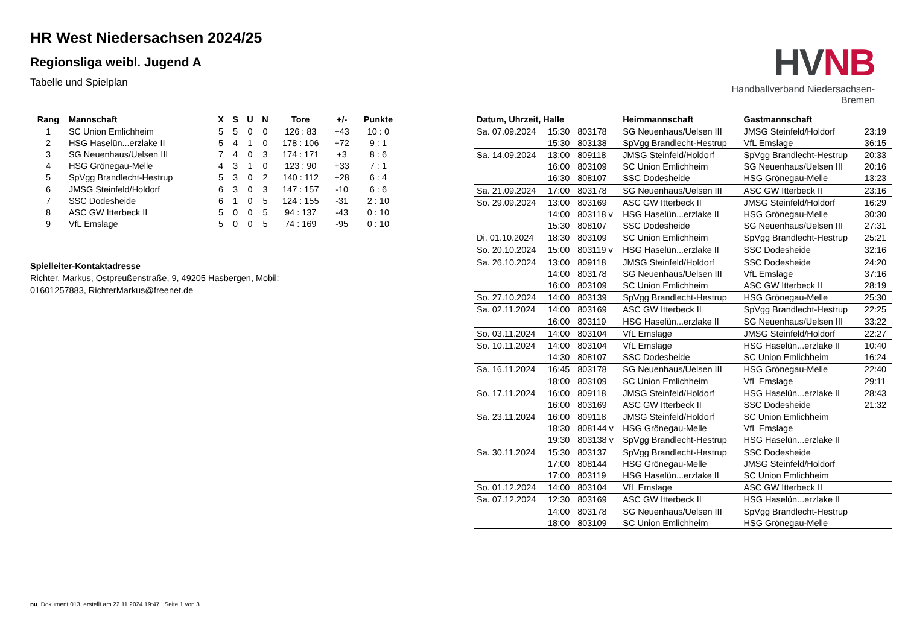HR West Niedersachsen 2024/25
Regionsliga weibl. Jugend A
Tabelle und Spielplan
HVNB
Handballverband Niedersachsen-Bremen
| Rang | Mannschaft | X | S | U | N | Tore | +/- | Punkte |
| --- | --- | --- | --- | --- | --- | --- | --- | --- |
| 1 | SC Union Emlichheim | 5 | 5 | 0 | 0 | 126 : 83 | +43 | 10 : 0 |
| 2 | HSG Haselün...erzlake II | 5 | 4 | 1 | 0 | 178 : 106 | +72 | 9 : 1 |
| 3 | SG Neuenhaus/Uelsen III | 7 | 4 | 0 | 3 | 174 : 171 | +3 | 8 : 6 |
| 4 | HSG Grönegau-Melle | 4 | 3 | 1 | 0 | 123 : 90 | +33 | 7 : 1 |
| 5 | SpVgg Brandlecht-Hestrup | 5 | 3 | 0 | 2 | 140 : 112 | +28 | 6 : 4 |
| 6 | JMSG Steinfeld/Holdorf | 6 | 3 | 0 | 3 | 147 : 157 | -10 | 6 : 6 |
| 7 | SSC Dodesheide | 6 | 1 | 0 | 5 | 124 : 155 | -31 | 2 : 10 |
| 8 | ASC GW Itterbeck II | 5 | 0 | 0 | 5 | 94 : 137 | -43 | 0 : 10 |
| 9 | VfL Emslage | 5 | 0 | 0 | 5 | 74 : 169 | -95 | 0 : 10 |
Spielleiter-Kontaktadresse
Richter, Markus, Ostpreußenstraße, 9, 49205 Hasbergen, Mobil:
01601257883, RichterMarkus@freenet.de
| Datum, Uhrzeit, Halle | | | Heimmannschaft | Gastmannschaft | |
| --- | --- | --- | --- | --- | --- |
| Sa. 07.09.2024 | 15:30 | 803178 | SG Neuenhaus/Uelsen III | JMSG Steinfeld/Holdorf | 23:19 |
| | 15:30 | 803138 | SpVgg Brandlecht-Hestrup | VfL Emslage | 36:15 |
| Sa. 14.09.2024 | 13:00 | 809118 | JMSG Steinfeld/Holdorf | SpVgg Brandlecht-Hestrup | 20:33 |
| | 16:00 | 803109 | SC Union Emlichheim | SG Neuenhaus/Uelsen III | 20:16 |
| | 16:30 | 808107 | SSC Dodesheide | HSG Grönegau-Melle | 13:23 |
| Sa. 21.09.2024 | 17:00 | 803178 | SG Neuenhaus/Uelsen III | ASC GW Itterbeck II | 23:16 |
| So. 29.09.2024 | 13:00 | 803169 | ASC GW Itterbeck II | JMSG Steinfeld/Holdorf | 16:29 |
| | 14:00 | 803118 v | HSG Haselün...erzlake II | HSG Grönegau-Melle | 30:30 |
| | 15:30 | 808107 | SSC Dodesheide | SG Neuenhaus/Uelsen III | 27:31 |
| Di. 01.10.2024 | 18:30 | 803109 | SC Union Emlichheim | SpVgg Brandlecht-Hestrup | 25:21 |
| So. 20.10.2024 | 15:00 | 803119 v | HSG Haselün...erzlake II | SSC Dodesheide | 32:16 |
| Sa. 26.10.2024 | 13:00 | 809118 | JMSG Steinfeld/Holdorf | SSC Dodesheide | 24:20 |
| | 14:00 | 803178 | SG Neuenhaus/Uelsen III | VfL Emslage | 37:16 |
| | 16:00 | 803109 | SC Union Emlichheim | ASC GW Itterbeck II | 28:19 |
| So. 27.10.2024 | 14:00 | 803139 | SpVgg Brandlecht-Hestrup | HSG Grönegau-Melle | 25:30 |
| Sa. 02.11.2024 | 14:00 | 803169 | ASC GW Itterbeck II | SpVgg Brandlecht-Hestrup | 22:25 |
| | 16:00 | 803119 | HSG Haselün...erzlake II | SG Neuenhaus/Uelsen III | 33:22 |
| So. 03.11.2024 | 14:00 | 803104 | VfL Emslage | JMSG Steinfeld/Holdorf | 22:27 |
| So. 10.11.2024 | 14:00 | 803104 | VfL Emslage | HSG Haselün...erzlake II | 10:40 |
| | 14:30 | 808107 | SSC Dodesheide | SC Union Emlichheim | 16:24 |
| Sa. 16.11.2024 | 16:45 | 803178 | SG Neuenhaus/Uelsen III | HSG Grönegau-Melle | 22:40 |
| | 18:00 | 803109 | SC Union Emlichheim | VfL Emslage | 29:11 |
| So. 17.11.2024 | 16:00 | 809118 | JMSG Steinfeld/Holdorf | HSG Haselün...erzlake II | 28:43 |
| | 16:00 | 803169 | ASC GW Itterbeck II | SSC Dodesheide | 21:32 |
| Sa. 23.11.2024 | 16:00 | 809118 | JMSG Steinfeld/Holdorf | SC Union Emlichheim | |
| | 18:30 | 808144 v | HSG Grönegau-Melle | VfL Emslage | |
| | 19:30 | 803138 v | SpVgg Brandlecht-Hestrup | HSG Haselün...erzlake II | |
| Sa. 30.11.2024 | 15:30 | 803137 | SpVgg Brandlecht-Hestrup | SSC Dodesheide | |
| | 17:00 | 808144 | HSG Grönegau-Melle | JMSG Steinfeld/Holdorf | |
| | 17:00 | 803119 | HSG Haselün...erzlake II | SC Union Emlichheim | |
| So. 01.12.2024 | 14:00 | 803104 | VfL Emslage | ASC GW Itterbeck II | |
| Sa. 07.12.2024 | 12:30 | 803169 | ASC GW Itterbeck II | HSG Haselün...erzlake II | |
| | 14:00 | 803178 | SG Neuenhaus/Uelsen III | SpVgg Brandlecht-Hestrup | |
| | 18:00 | 803109 | SC Union Emlichheim | HSG Grönegau-Melle | |
nu .Dokument 013, erstellt am 22.11.2024 19:47 | Seite 1 von 3